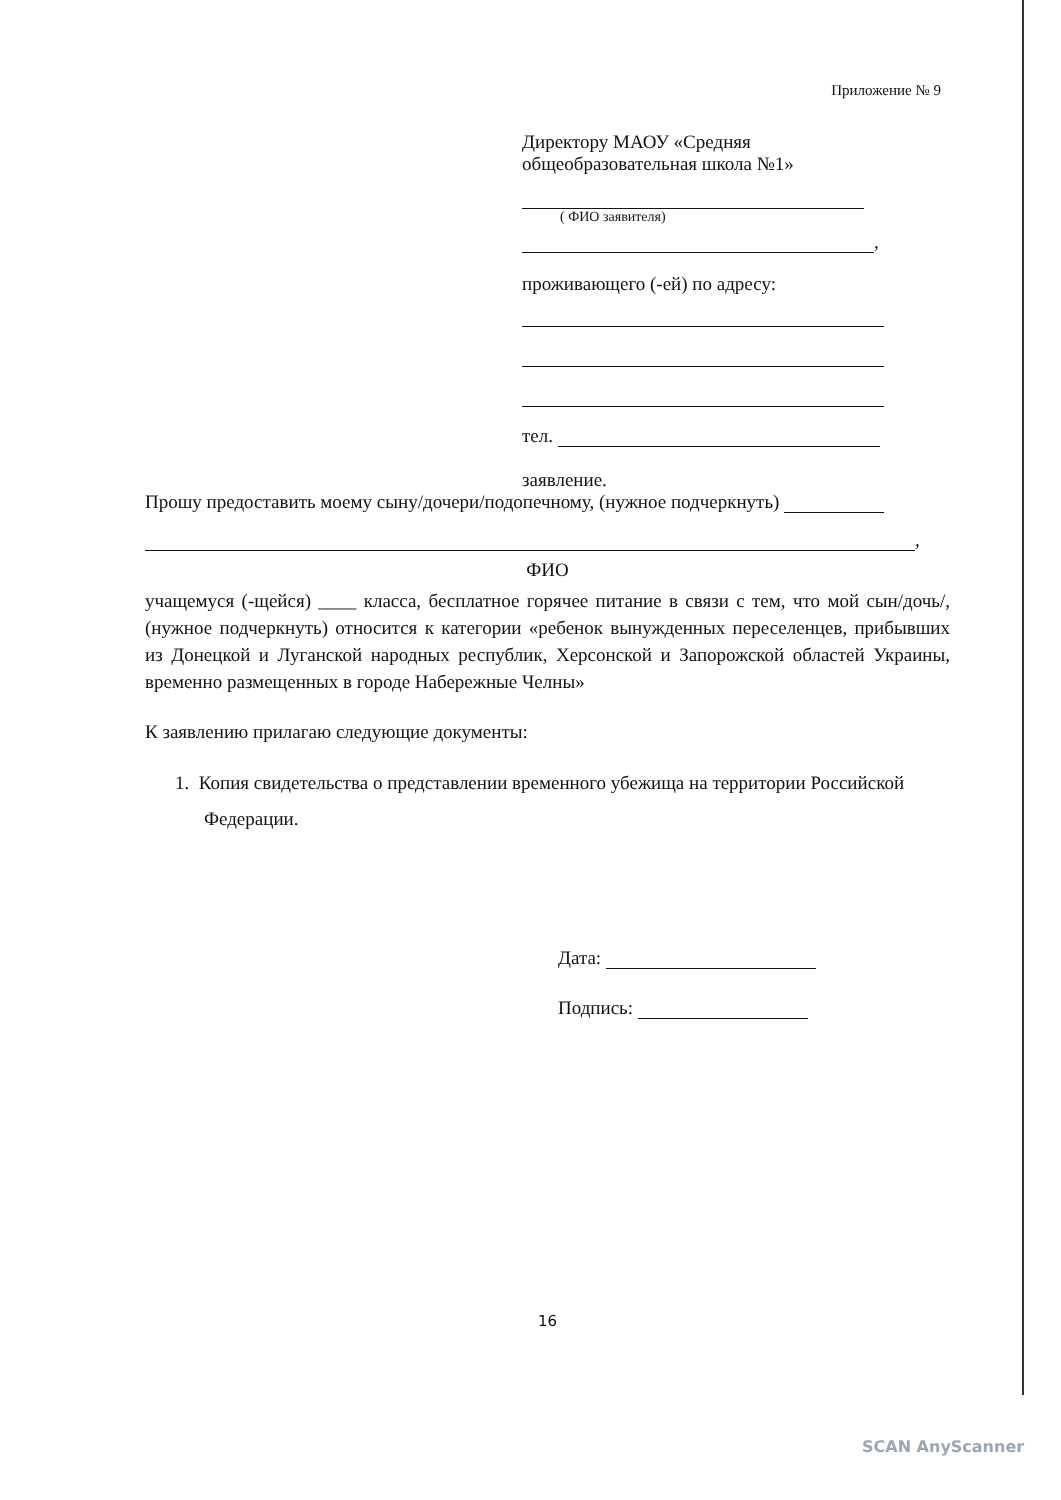Приложение № 9
Директору МАОУ «Средняя общеобразовательная школа №1»
( ФИО заявителя)
,
проживающего (-ей) по адресу:
тел.
заявление.
Прошу предоставить моему сыну/дочери/подопечному, (нужное подчеркнуть)
,
ФИО
учащемуся (-щейся) ____ класса, бесплатное горячее питание в связи с тем, что мой сын/дочь/, (нужное подчеркнуть) относится к категории «ребенок вынужденных переселенцев, прибывших из Донецкой и Луганской народных республик, Херсонской и Запорожской областей Украины, временно размещенных в городе Набережные Челны»
К заявлению прилагаю следующие документы:
1. Копия свидетельства о представлении временного убежища на территории Российской Федерации.
Дата:
Подпись:
16
SCAN AnyScanner